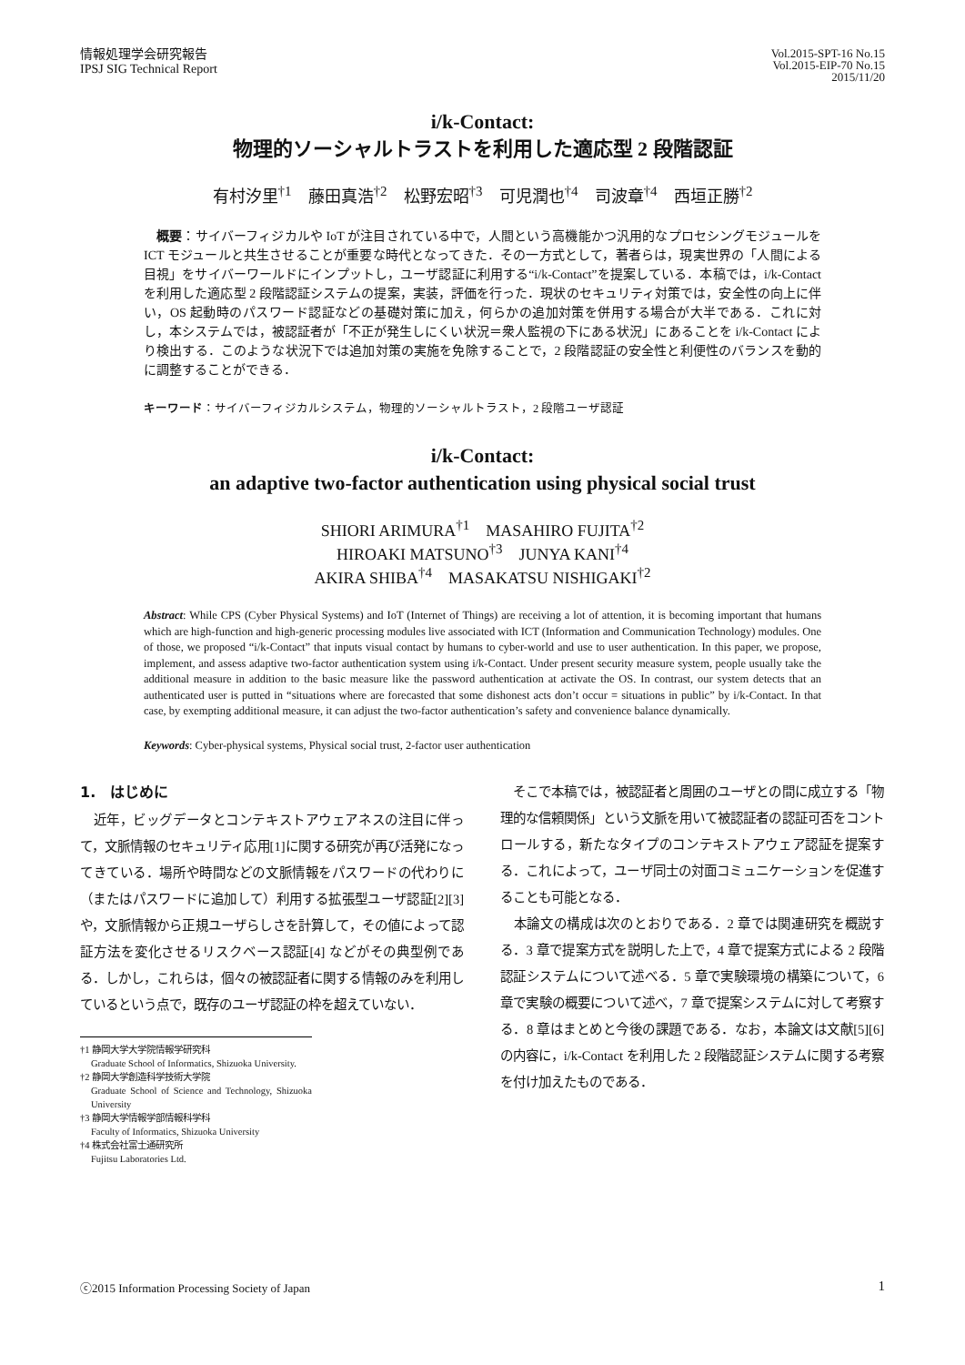情報処理学会研究報告
IPSJ SIG Technical Report
Vol.2015-SPT-16 No.15
Vol.2015-EIP-70 No.15
2015/11/20
i/k-Contact:
物理的ソーシャルトラストを利用した適応型 2 段階認証
有村汐里<sup>†1</sup>　藤田真浩<sup>†2</sup>　松野宏昭<sup>†3</sup>　可児潤也<sup>†4</sup>　司波章<sup>†4</sup>　西垣正勝<sup>†2</sup>
　概要：サイバーフィジカルや IoT が注目されている中で，人間という高機能かつ汎用的なプロセシングモジュールを ICT モジュールと共生させることが重要な時代となってきた．その一方式として，著者らは，現実世界の「人間による目視」をサイバーワールドにインプットし，ユーザ認証に利用する“i/k-Contact”を提案している．本稿では，i/k-Contact を利用した適応型 2 段階認証システムの提案，実装，評価を行った．現状のセキュリティ対策では，安全性の向上に伴い，OS 起動時のパスワード認証などの基礎対策に加え，何らかの追加対策を併用する場合が大半である．これに対し，本システムでは，被認証者が「不正が発生しにくい状況＝衆人監視の下にある状況」にあることを i/k-Contact により検出する．このような状況下では追加対策の実施を免除することで，2 段階認証の安全性と利便性のバランスを動的に調整することができる．
キーワード：サイバーフィジカルシステム，物理的ソーシャルトラスト，2 段階ユーザ認証
i/k-Contact:
an adaptive two-factor authentication using physical social trust
SHIORI ARIMURA<sup>†1</sup>　MASAHIRO FUJITA<sup>†2</sup>
HIROAKI MATSUNO<sup>†3</sup>　JUNYA KANI<sup>†4</sup>
AKIRA SHIBA<sup>†4</sup>　MASAKATSU NISHIGAKI<sup>†2</sup>
Abstract: While CPS (Cyber Physical Systems) and IoT (Internet of Things) are receiving a lot of attention, it is becoming important that humans which are high-function and high-generic processing modules live associated with ICT (Information and Communication Technology) modules. One of those, we proposed “i/k-Contact” that inputs visual contact by humans to cyber-world and use to user authentication. In this paper, we propose, implement, and assess adaptive two-factor authentication system using i/k-Contact. Under present security measure system, people usually take the additional measure in addition to the basic measure like the password authentication at activate the OS. In contrast, our system detects that an authenticated user is putted in “situations where are forecasted that some dishonest acts don’t occur = situations in public” by i/k-Contact. In that case, by exempting additional measure, it can adjust the two-factor authentication’s safety and convenience balance dynamically.
Keywords: Cyber-physical systems, Physical social trust, 2-factor user authentication
1.　はじめに
　近年，ビッグデータとコンテキストアウェアネスの注目に伴って，文脈情報のセキュリティ応用[1]に関する研究が再び活発になってきている．場所や時間などの文脈情報をパスワードの代わりに（またはパスワードに追加して）利用する拡張型ユーザ認証[2][3] や，文脈情報から正規ユーザらしさを計算して，その値によって認証方法を変化させるリスクベース認証[4] などがその典型例である．しかし，これらは，個々の被認証者に関する情報のみを利用しているという点で，既存のユーザ認証の枠を超えていない．
†1 静岡大学大学院情報学研究科
Graduate School of Informatics, Shizuoka University.
†2 静岡大学創造科学技術大学院
Graduate School of Science and Technology, Shizuoka University
†3 静岡大学情報学部情報科学科
Faculty of Informatics, Shizuoka University
†4 株式会社富士通研究所
Fujitsu Laboratories Ltd.
　そこで本稿では，被認証者と周囲のユーザとの間に成立する「物理的な信頼関係」という文脈を用いて被認証者の認証可否をコントロールする，新たなタイプのコンテキストアウェア認証を提案する．これによって，ユーザ同士の対面コミュニケーションを促進することも可能となる．
　本論文の構成は次のとおりである．2 章では関連研究を概説する．3 章で提案方式を説明した上で，4 章で提案方式による 2 段階認証システムについて述べる．5 章で実験環境の構築について，6 章で実験の概要について述べ，7 章で提案システムに対して考察する．8 章はまとめと今後の課題である．なお，本論文は文献[5][6]の内容に，i/k-Contact を利用した 2 段階認証システムに関する考察を付け加えたものである．
ⓒ2015 Information Processing Society of Japan 1